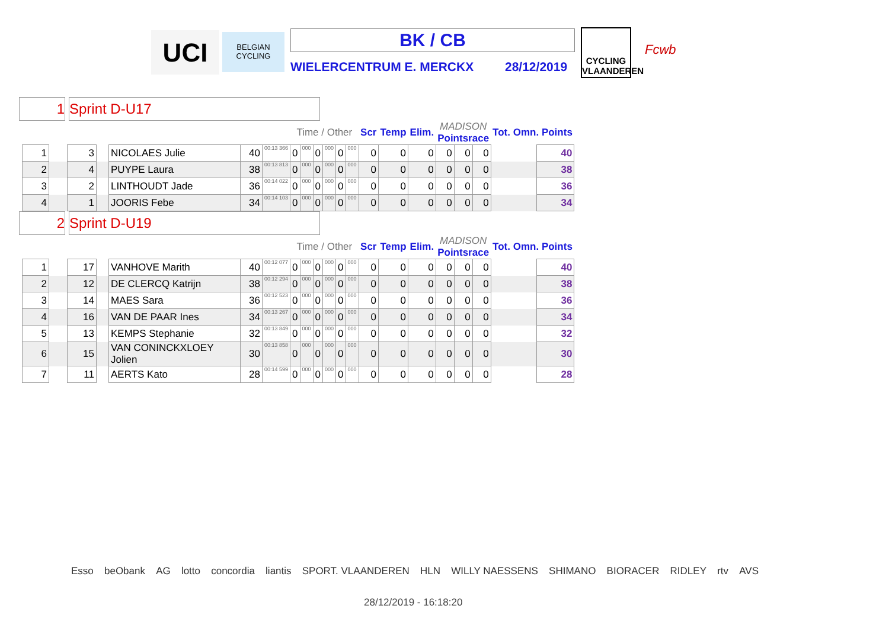UCI
BELGIAN CYCLING
BK / CB
WIELERCENTRUM E. MERCKX 28/12/2019
CYCLING VLAANDEREN
Fcwb
1 Sprint D-U17
| | | | | | | | Time / Other | | | | | | Scr | Temp | Elim. | MADISON Pointsrace | | | Tot. Omn. Points | |
| 1 | | 3 | | NICOLAES Julie | 40 | 00:13 366 | 0 | 000 | 0 | 000 | 0 | 000 | 0 | 0 | 0 | 0 | 0 | 0 | | 40 |
| 2 | | 4 | | PUYPE Laura | 38 | 00:13 813 | 0 | 000 | 0 | 000 | 0 | 000 | 0 | 0 | 0 | 0 | 0 | 0 | | 38 |
| 3 | | 2 | | LINTHOUDT Jade | 36 | 00:14 022 | 0 | 000 | 0 | 000 | 0 | 000 | 0 | 0 | 0 | 0 | 0 | 0 | | 36 |
| 4 | | 1 | | JOORIS Febe | 34 | 00:14 103 | 0 | 000 | 0 | 000 | 0 | 000 | 0 | 0 | 0 | 0 | 0 | 0 | | 34 |
2 Sprint D-U19
| | | | | | | | Time / Other | | | | | | Scr | Temp | Elim. | MADISON Pointsrace | | | Tot. Omn. Points | |
| 1 | | 17 | | VANHOVE Marith | 40 | 00:12 077 | 0 | 000 | 0 | 000 | 0 | 000 | 0 | 0 | 0 | 0 | 0 | 0 | | 40 |
| 2 | | 12 | | DE CLERCQ Katrijn | 38 | 00:12 294 | 0 | 000 | 0 | 000 | 0 | 000 | 0 | 0 | 0 | 0 | 0 | 0 | | 38 |
| 3 | | 14 | | MAES Sara | 36 | 00:12 523 | 0 | 000 | 0 | 000 | 0 | 000 | 0 | 0 | 0 | 0 | 0 | 0 | | 36 |
| 4 | | 16 | | VAN DE PAAR Ines | 34 | 00:13 267 | 0 | 000 | 0 | 000 | 0 | 000 | 0 | 0 | 0 | 0 | 0 | 0 | | 34 |
| 5 | | 13 | | KEMPS Stephanie | 32 | 00:13 849 | 0 | 000 | 0 | 000 | 0 | 000 | 0 | 0 | 0 | 0 | 0 | 0 | | 32 |
| 6 | | 15 | | VAN CONINCKXLOEY Jolien | 30 | 00:13 858 | 0 | 000 | 0 | 000 | 0 | 000 | 0 | 0 | 0 | 0 | 0 | 0 | | 30 |
| 7 | | 11 | | AERTS Kato | 28 | 00:14 599 | 0 | 000 | 0 | 000 | 0 | 000 | 0 | 0 | 0 | 0 | 0 | 0 | | 28 |
Esso beObank AG lotto concordia liantis SPORT. VLAANDEREN HLN WILLY NAESSENS SHIMANO BIORACER RIDLEY rtv AVS
28/12/2019 - 16:18:20